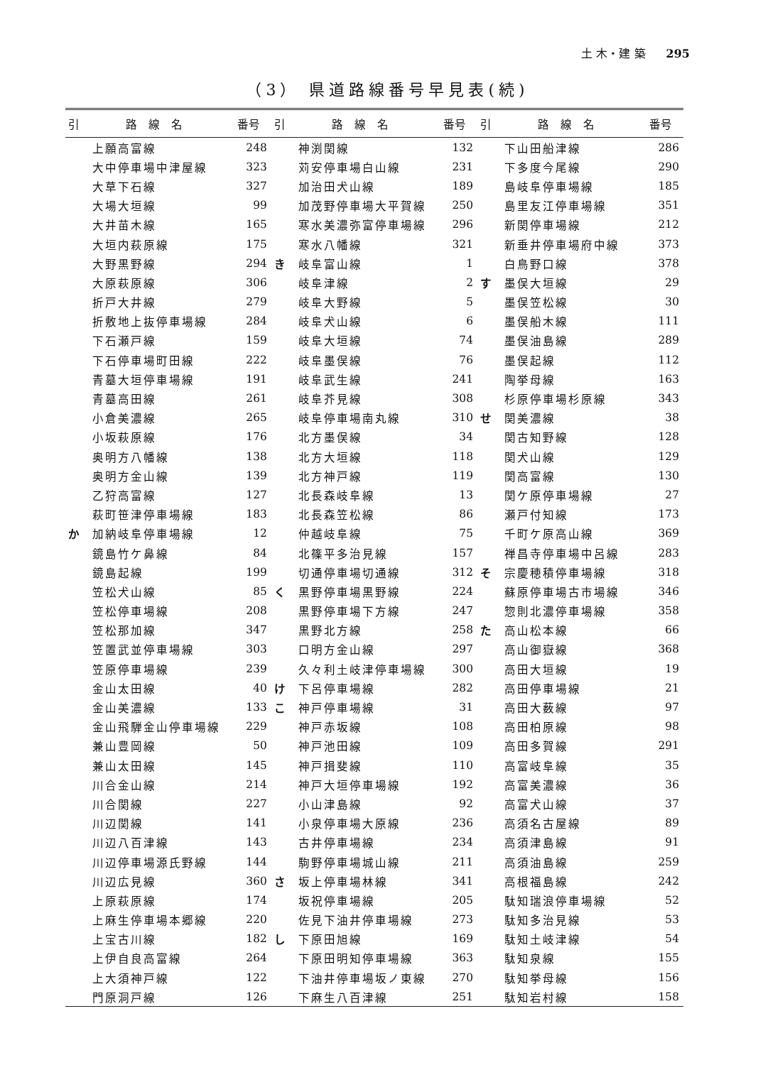土 木・建 築 295
（3） 県道路線番号早見表(続)
| 引 | 路 線 名 | 番号 | 引 | 路 線 名 | 番号 | 引 | 路 線 名 | 番号 |
| --- | --- | --- | --- | --- | --- | --- | --- | --- |
| | 上願高富線 | 248 | | 神渕関線 | 132 | | 下山田船津線 | 286 |
| | 大中停車場中津屋線 | 323 | | 苅安停車場白山線 | 231 | | 下多度今尾線 | 290 |
| | 大草下石線 | 327 | | 加治田犬山線 | 189 | | 島岐阜停車場線 | 185 |
| | 大場大垣線 | 99 | | 加茂野停車場大平賀線 | 250 | | 島里友江停車場線 | 351 |
| | 大井苗木線 | 165 | | 寒水美濃弥富停車場線 | 296 | | 新関停車場線 | 212 |
| | 大垣内萩原線 | 175 | | 寒水八幡線 | 321 | | 新垂井停車場府中線 | 373 |
| | 大野黒野線 | 294 | き | 岐阜富山線 | 1 | | 白鳥野口線 | 378 |
| | 大原萩原線 | 306 | | 岐阜津線 | 2 | す | 墨俣大垣線 | 29 |
| | 折戸大井線 | 279 | | 岐阜大野線 | 5 | | 墨俣笠松線 | 30 |
| | 折敷地上抜停車場線 | 284 | | 岐阜犬山線 | 6 | | 墨俣船木線 | 111 |
| | 下石瀬戸線 | 159 | | 岐阜大垣線 | 74 | | 墨俣油島線 | 289 |
| | 下石停車場町田線 | 222 | | 岐阜墨俣線 | 76 | | 墨俣起線 | 112 |
| | 青墓大垣停車場線 | 191 | | 岐阜武生線 | 241 | | 陶挙母線 | 163 |
| | 青墓高田線 | 261 | | 岐阜芥見線 | 308 | | 杉原停車場杉原線 | 343 |
| | 小倉美濃線 | 265 | | 岐阜停車場南丸線 | 310 | せ | 関美濃線 | 38 |
| | 小坂萩原線 | 176 | | 北方墨俣線 | 34 | | 関古知野線 | 128 |
| | 奥明方八幡線 | 138 | | 北方大垣線 | 118 | | 関犬山線 | 129 |
| | 奥明方金山線 | 139 | | 北方神戸線 | 119 | | 関高富線 | 130 |
| | 乙狩高富線 | 127 | | 北長森岐阜線 | 13 | | 関ケ原停車場線 | 27 |
| | 萩町笹津停車場線 | 183 | | 北長森笠松線 | 86 | | 瀬戸付知線 | 173 |
| か | 加納岐阜停車場線 | 12 | | 仲越岐阜線 | 75 | | 千町ケ原高山線 | 369 |
| | 鏡島竹ケ鼻線 | 84 | | 北篠平多治見線 | 157 | | 禅昌寺停車場中呂線 | 283 |
| | 鏡島起線 | 199 | | 切通停車場切通線 | 312 | そ | 宗慶穂積停車場線 | 318 |
| | 笠松犬山線 | 85 | く | 黒野停車場黒野線 | 224 | | 蘇原停車場古市場線 | 346 |
| | 笠松停車場線 | 208 | | 黒野停車場下方線 | 247 | | 惣則北濃停車場線 | 358 |
| | 笠松那加線 | 347 | | 黒野北方線 | 258 | た | 高山松本線 | 66 |
| | 笠置武並停車場線 | 303 | | 口明方金山線 | 297 | | 高山御嶽線 | 368 |
| | 笠原停車場線 | 239 | | 久々利土岐津停車場線 | 300 | | 高田大垣線 | 19 |
| | 金山太田線 | 40 | け | 下呂停車場線 | 282 | | 高田停車場線 | 21 |
| | 金山美濃線 | 133 | こ | 神戸停車場線 | 31 | | 高田大薮線 | 97 |
| | 金山飛騨金山停車場線 | 229 | | 神戸赤坂線 | 108 | | 高田柏原線 | 98 |
| | 兼山豊岡線 | 50 | | 神戸池田線 | 109 | | 高田多賀線 | 291 |
| | 兼山太田線 | 145 | | 神戸揖斐線 | 110 | | 高富岐阜線 | 35 |
| | 川合金山線 | 214 | | 神戸大垣停車場線 | 192 | | 高富美濃線 | 36 |
| | 川合関線 | 227 | | 小山津島線 | 92 | | 高富犬山線 | 37 |
| | 川辺関線 | 141 | | 小泉停車場大原線 | 236 | | 高須名古屋線 | 89 |
| | 川辺八百津線 | 143 | | 古井停車場線 | 234 | | 高須津島線 | 91 |
| | 川辺停車場源氏野線 | 144 | | 駒野停車場城山線 | 211 | | 高須油島線 | 259 |
| | 川辺広見線 | 360 | さ | 坂上停車場林線 | 341 | | 高根福島線 | 242 |
| | 上原萩原線 | 174 | | 坂祝停車場線 | 205 | | 駄知瑞浪停車場線 | 52 |
| | 上麻生停車場本郷線 | 220 | | 佐見下油井停車場線 | 273 | | 駄知多治見線 | 53 |
| | 上宝古川線 | 182 | し | 下原田旭線 | 169 | | 駄知土岐津線 | 54 |
| | 上伊自良高富線 | 264 | | 下原田明知停車場線 | 363 | | 駄知泉線 | 155 |
| | 上大須神戸線 | 122 | | 下油井停車場坂ノ東線 | 270 | | 駄知挙母線 | 156 |
| | 門原洞戸線 | 126 | | 下麻生八百津線 | 251 | | 駄知岩村線 | 158 |